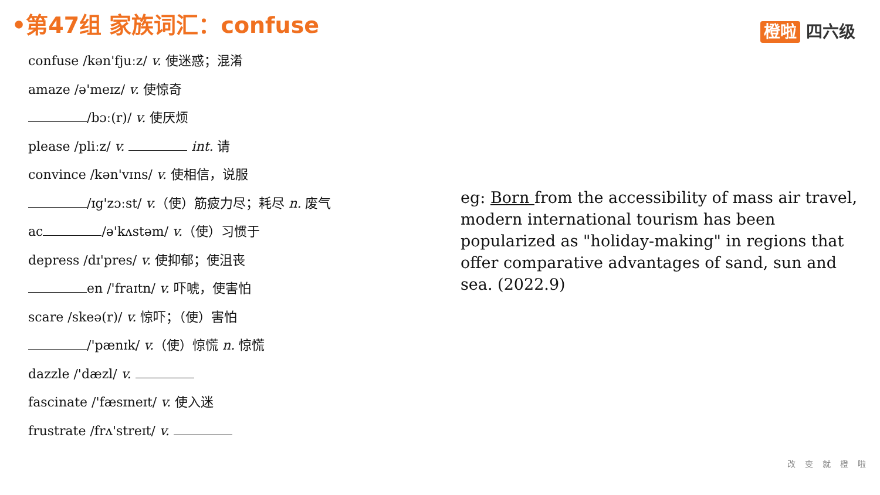•第47组 家族词汇：confuse 橙啦 四六级
confuse /kən'fjuːz/ v. 使迷惑；混淆
amaze /ə'meɪz/ v. 使惊奇
/bɔː(r)/ v. 使厌烦
please /pliːz/ v. int. 请
convince /kən'vɪns/ v. 使相信，说服
/ɪg'zɔːst/ v.（使）筋疲力尽；耗尽 n. 废气
ac /ə'kʌstəm/ v.（使）习惯于
depress /dɪ'pres/ v. 使抑郁；使沮丧
en /'fraɪtn/ v. 吓唬，使害怕
scare /skeə(r)/ v. 惊吓；（使）害怕
/'pænɪk/ v.（使）惊慌 n. 惊慌
dazzle /'dæzl/ v.
fascinate /'fæsɪneɪt/ v. 使入迷
frustrate /frʌ'streɪt/ v.
eg: Born from the accessibility of mass air travel, modern international tourism has been popularized as "holiday-making" in regions that offer comparative advantages of sand, sun and sea. (2022.9)
改变就橙啦